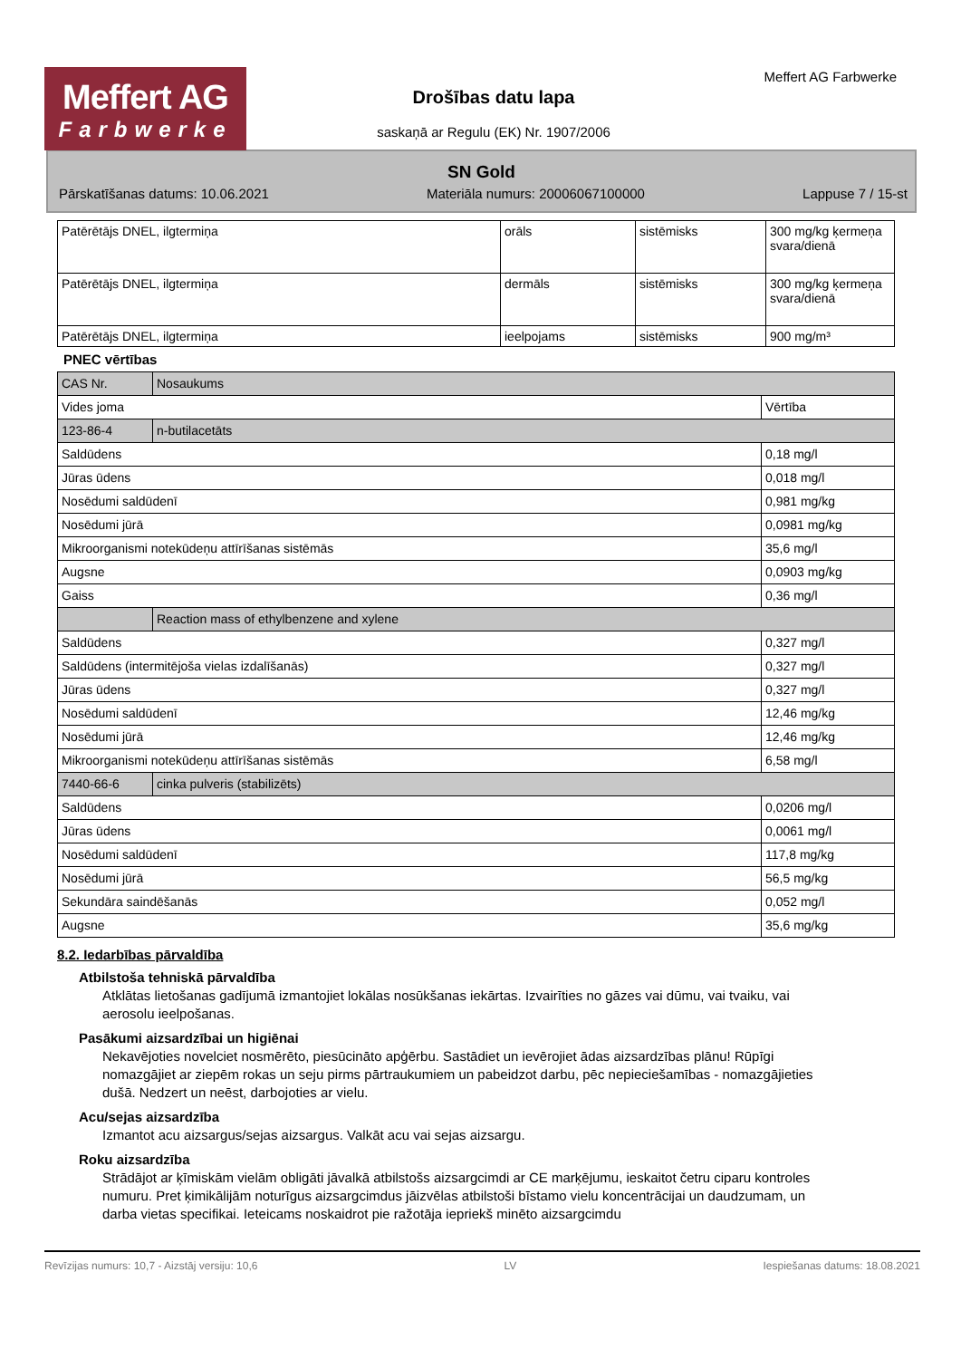Meffert AG
Farbwerke
Drošības datu lapa
saskaņā ar Regulu (EK) Nr. 1907/2006
Meffert AG Farbwerke
SN Gold
Pārskatīšanas datums: 10.06.2021 Materiāla numurs: 20006067100000 Lappuse 7 / 15-st
| Patērētājs DNEL, ilgtermiņa | orāls | sistēmisks | 300 mg/kg ķermeņa svara/dienā |
| Patērētājs DNEL, ilgtermiņa | dermāls | sistēmisks | 300 mg/kg ķermeņa svara/dienā |
| Patērētājs DNEL, ilgtermiņa | ieelpojams | sistēmisks | 900 mg/m³ |
PNEC vērtības
| CAS Nr. | Nosaukums | |
| Vides joma | | Vērtība |
| 123-86-4 | n-butilacetāts | |
| Saldūdens | | 0,18 mg/l |
| Jūras ūdens | | 0,018 mg/l |
| Nosēdumi saldūdenī | | 0,981 mg/kg |
| Nosēdumi jūrā | | 0,0981 mg/kg |
| Mikroorganismi notekūdeņu attīrīšanas sistēmās | | 35,6 mg/l |
| Augsne | | 0,0903 mg/kg |
| Gaiss | | 0,36 mg/l |
| | Reaction mass of ethylbenzene and xylene | |
| Saldūdens | | 0,327 mg/l |
| Saldūdens (intermitējoša vielas izdalīšanās) | | 0,327 mg/l |
| Jūras ūdens | | 0,327 mg/l |
| Nosēdumi saldūdenī | | 12,46 mg/kg |
| Nosēdumi jūrā | | 12,46 mg/kg |
| Mikroorganismi notekūdeņu attīrīšanas sistēmās | | 6,58 mg/l |
| 7440-66-6 | cinka pulveris (stabilizēts) | |
| Saldūdens | | 0,0206 mg/l |
| Jūras ūdens | | 0,0061 mg/l |
| Nosēdumi saldūdenī | | 117,8 mg/kg |
| Nosēdumi jūrā | | 56,5 mg/kg |
| Sekundāra saindēšanās | | 0,052 mg/l |
| Augsne | | 35,6 mg/kg |
8.2. Iedarbības pārvaldība
Atbilstoša tehniskā pārvaldība
Atklātas lietošanas gadījumā izmantojiet lokālas nosūkšanas iekārtas. Izvairīties no gāzes vai dūmu, vai tvaiku, vai aerosolu ieelpošanas.
Pasākumi aizsardzībai un higiēnai
Nekavējoties novelciet nosmērēto, piesūcināto apģērbu. Sastādiet un ievērojiet ādas aizsardzības plānu! Rūpīgi nomazgājiet ar ziepēm rokas un seju pirms pārtraukumiem un pabeidzot darbu, pēc nepieciešamības - nomazgājieties dušā. Nedzert un neēst, darbojoties ar vielu.
Acu/sejas aizsardzība
Izmantot acu aizsargus/sejas aizsargus. Valkāt acu vai sejas aizsargu.
Roku aizsardzība
Strādājot ar ķīmiskām vielām obligāti jāvalkā atbilstošs aizsargcimdi ar CE marķējumu, ieskaitot četru ciparu kontroles numuru. Pret ķimikālijām noturīgus aizsargcimdus jāizvēlas atbilstoši bīstamo vielu koncentrācijai un daudzumam, un darba vietas specifikai. Ieteicams noskaidrot pie ražotāja iepriekš minēto aizsargcimdu
Revīzijas numurs: 10,7 - Aizstāj versiju: 10,6 LV Iespiešanas datums: 18.08.2021